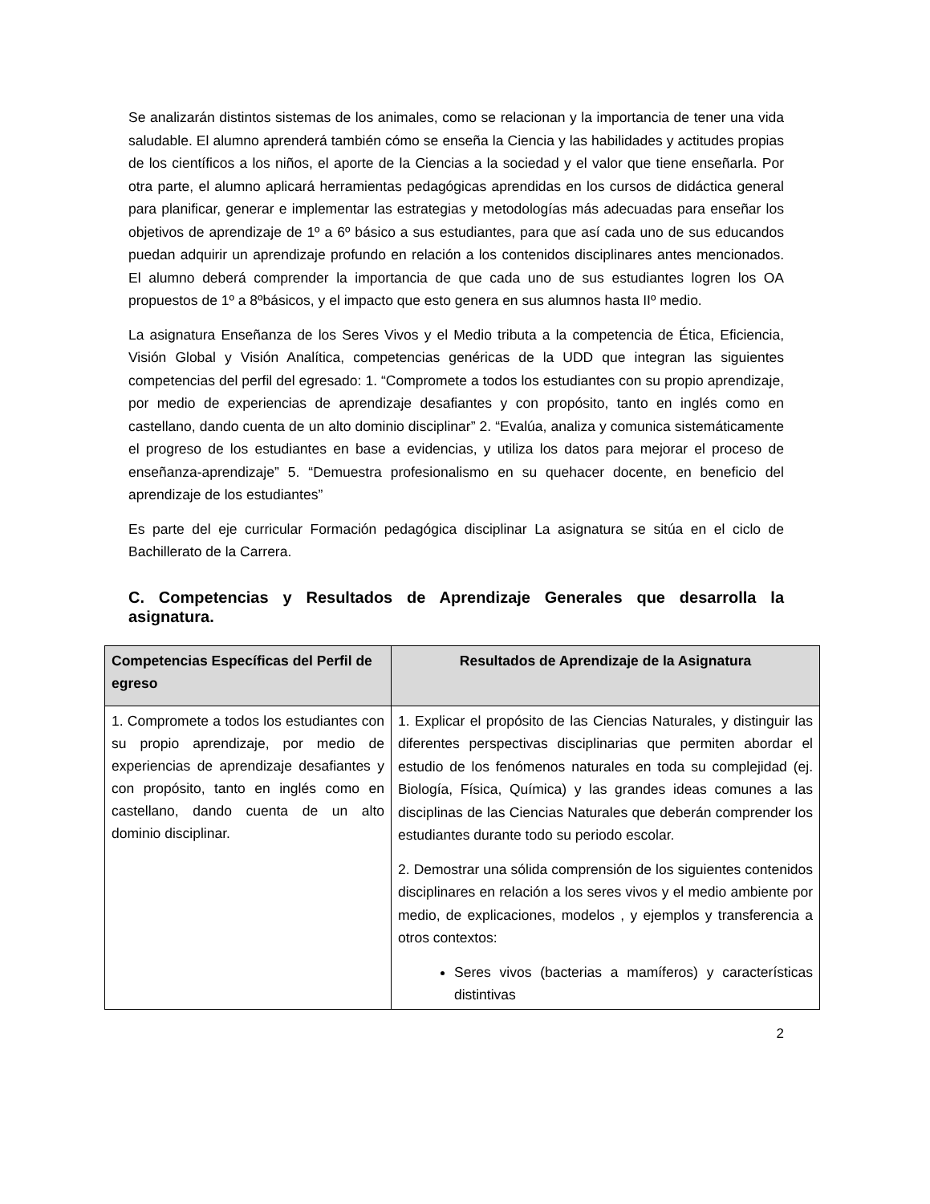Se analizarán distintos sistemas de los animales, como se relacionan y la importancia de tener una vida saludable. El alumno aprenderá también cómo se enseña la Ciencia y las habilidades y actitudes propias de los científicos a los niños, el aporte de la Ciencias a la sociedad y el valor que tiene enseñarla. Por otra parte, el alumno aplicará herramientas pedagógicas aprendidas en los cursos de didáctica general para planificar, generar e implementar las estrategias y metodologías más adecuadas para enseñar los objetivos de aprendizaje de 1º a 6º básico a sus estudiantes, para que así cada uno de sus educandos puedan adquirir un aprendizaje profundo en relación a los contenidos disciplinares antes mencionados. El alumno deberá comprender la importancia de que cada uno de sus estudiantes logren los OA propuestos de 1º a 8ºbásicos, y el impacto que esto genera en sus alumnos hasta IIº medio.
La asignatura Enseñanza de los Seres Vivos y el Medio tributa a la competencia de Ética, Eficiencia, Visión Global y Visión Analítica, competencias genéricas de la UDD que integran las siguientes competencias del perfil del egresado: 1. “Compromete a todos los estudiantes con su propio aprendizaje, por medio de experiencias de aprendizaje desafiantes y con propósito, tanto en inglés como en castellano, dando cuenta de un alto dominio disciplinar” 2. “Evalúa, analiza y comunica sistemáticamente el progreso de los estudiantes en base a evidencias, y utiliza los datos para mejorar el proceso de enseñanza-aprendizaje” 5. “Demuestra profesionalismo en su quehacer docente, en beneficio del aprendizaje de los estudiantes”
Es parte del eje curricular Formación pedagógica disciplinar La asignatura se sitúa en el ciclo de Bachillerato de la Carrera.
C. Competencias y Resultados de Aprendizaje Generales que desarrolla la asignatura.
| Competencias Específicas del Perfil de egreso | Resultados de Aprendizaje de la Asignatura |
| --- | --- |
| 1. Compromete a todos los estudiantes con su propio aprendizaje, por medio de experiencias de aprendizaje desafiantes y con propósito, tanto en inglés como en castellano, dando cuenta de un alto dominio disciplinar. | 1. Explicar el propósito de las Ciencias Naturales, y distinguir las diferentes perspectivas disciplinarias que permiten abordar el estudio de los fenómenos naturales en toda su complejidad (ej. Biología, Física, Química) y las grandes ideas comunes a las disciplinas de las Ciencias Naturales que deberán comprender los estudiantes durante todo su periodo escolar. 2. Demostrar una sólida comprensión de los siguientes contenidos disciplinares en relación a los seres vivos y el medio ambiente por medio, de explicaciones, modelos , y ejemplos y transferencia a otros contextos: Seres vivos (bacterias a mamíferos) y características distintivas |
2